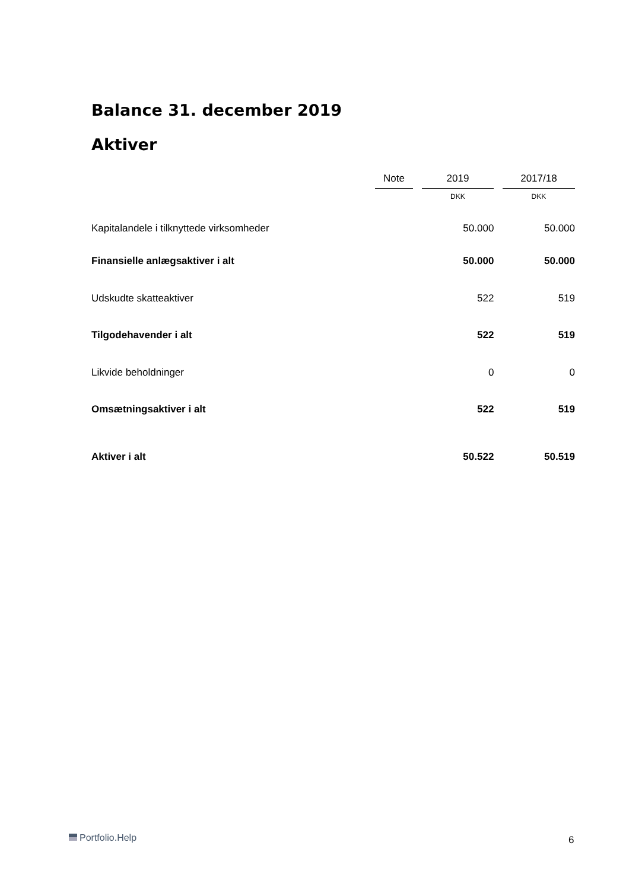Balance 31. december 2019
Aktiver
| | Note | | 2019 | | 2017/18 |
| --- | --- | --- | --- | --- | --- |
| | | | DKK | | DKK |
| Kapitalandele i tilknyttede virksomheder | | | 50.000 | | 50.000 |
| Finansielle anlægsaktiver i alt | | | 50.000 | | 50.000 |
| Udskudte skatteaktiver | | | 522 | | 519 |
| Tilgodehavender i alt | | | 522 | | 519 |
| Likvide beholdninger | | | 0 | | 0 |
| Omsætningsaktiver i alt | | | 522 | | 519 |
| Aktiver i alt | | | 50.522 | | 50.519 |
Portfolio.Help 6